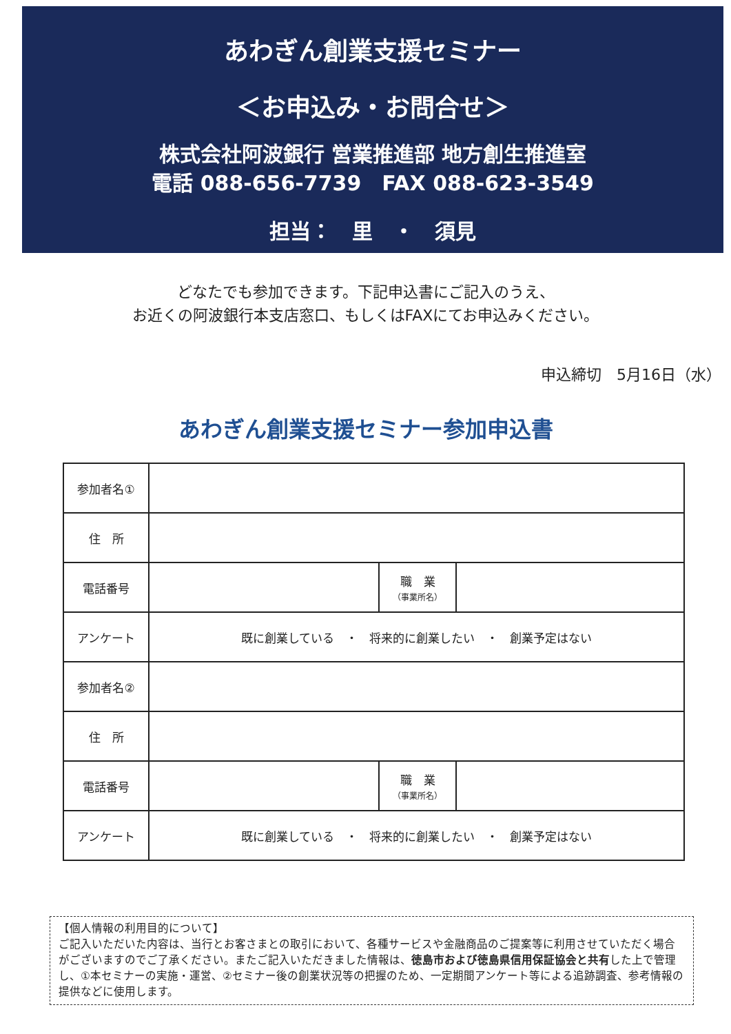あわぎん創業支援セミナー
＜お申込み・お問合せ＞
株式会社阿波銀行 営業推進部 地方創生推進室
電話 088-656-7739　FAX 088-623-3549
担当：　里　・　須見
どなたでも参加できます。下記申込書にご記入のうえ、
お近くの阿波銀行本支店窓口、もしくはFAXにてお申込みください。
申込締切　5月16日（水）
あわぎん創業支援セミナー参加申込書
| 参加者名① | | | |
| 住 所 | | | |
| 電話番号 | | 職 業 （事業所名） | |
| アンケート | 既に創業している ・ 将来的に創業したい ・ 創業予定はない | | |
| 参加者名② | | | |
| 住 所 | | | |
| 電話番号 | | 職 業 （事業所名） | |
| アンケート | 既に創業している ・ 将来的に創業したい ・ 創業予定はない | | |
【個人情報の利用目的について】
ご記入いただいた内容は、当行とお客さまとの取引において、各種サービスや金融商品のご提案等に利用させていただく場合がございますのでご了承ください。またご記入いただきました情報は、徳島市および徳島県信用保証協会と共有した上で管理し、①本セミナーの実施・運営、②セミナー後の創業状況等の把握のため、一定期間アンケート等による追跡調査、参考情報の提供などに使用します。